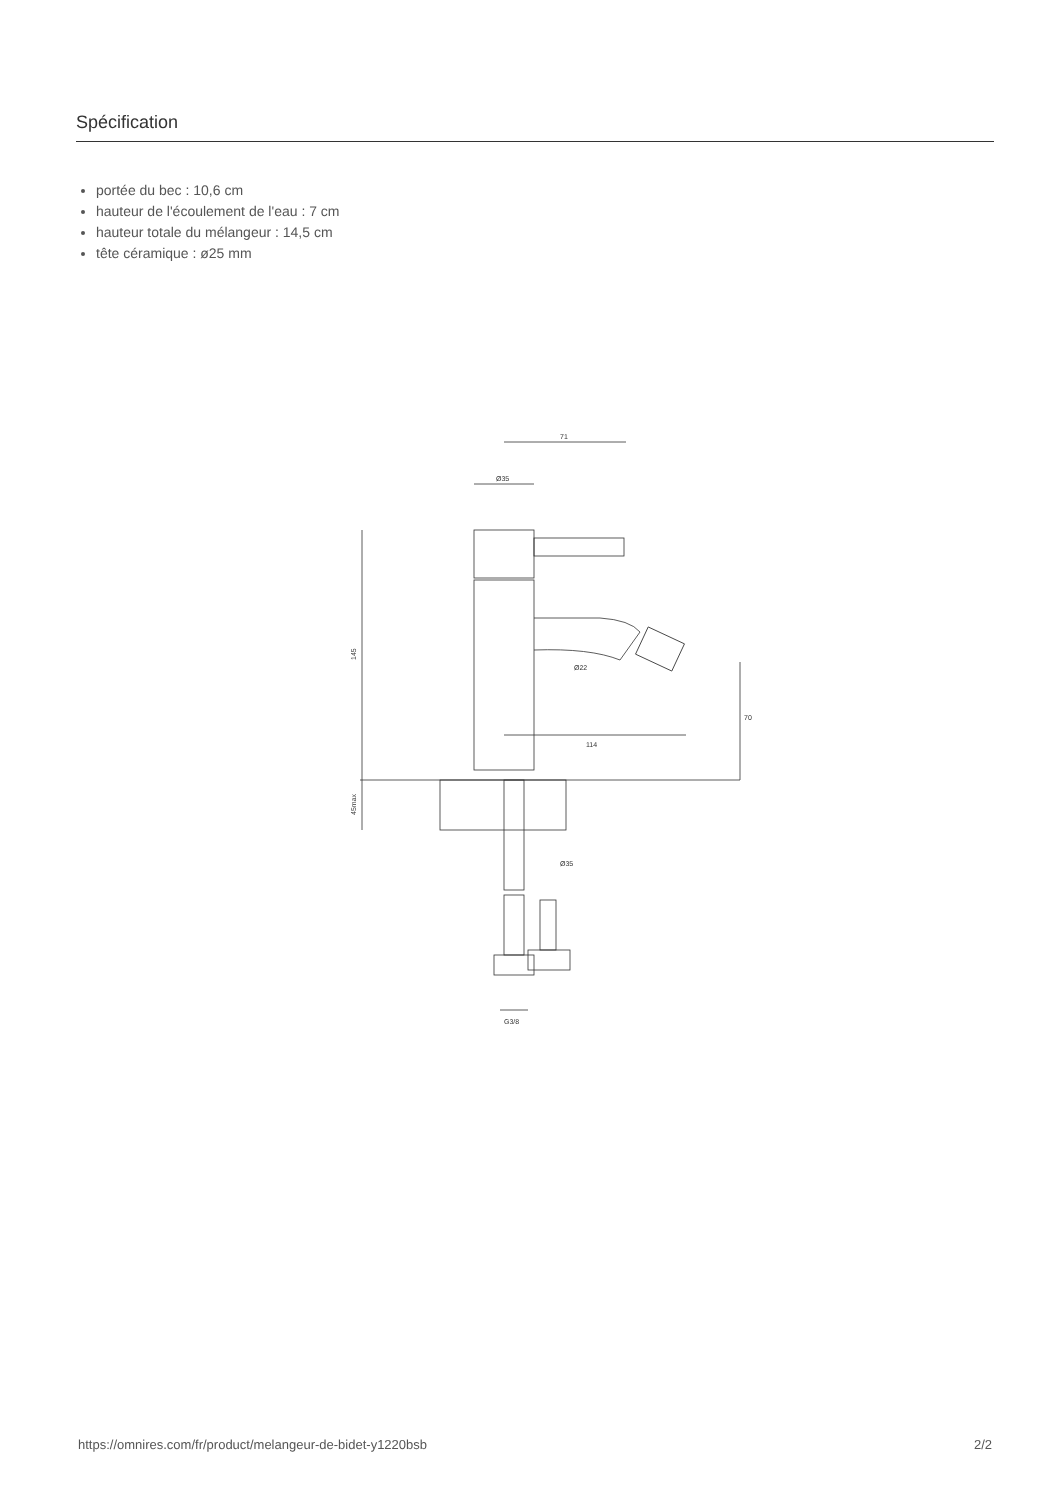Spécification
portée du bec : 10,6 cm
hauteur de l'écoulement de l'eau : 7 cm
hauteur totale du mélangeur : 14,5 cm
tête céramique : ø25 mm
71
Ø35
145
114
70
Ø22
45max
Ø35
G3/8
https://omnires.com/fr/product/melangeur-de-bidet-y1220bsb 2/2